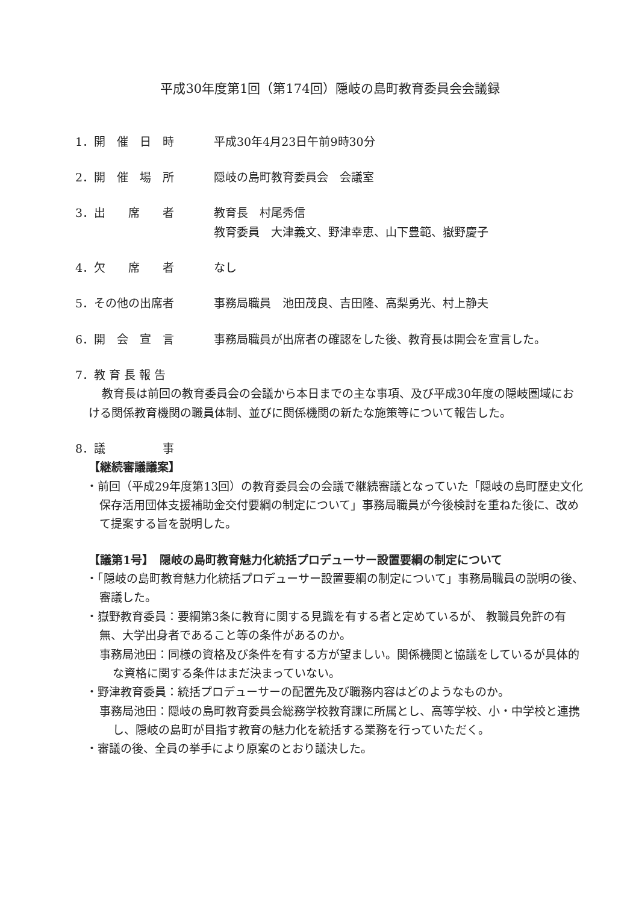平成30年度第1回（第174回）隠岐の島町教育委員会会議録
1．開　催　日　時 平成30年4月23日午前9時30分
2．開　催　場　所 隠岐の島町教育委員会　会議室
3．出　　席　　者 教育長　村尾秀信
教育委員　大津義文、野津幸恵、山下豊範、嶽野慶子
4．欠　　席　　者 なし
5．その他の出席者 事務局職員　池田茂良、吉田隆、高梨勇光、村上静夫
6．開　会　宣　言 事務局職員が出席者の確認をした後、教育長は開会を宣言した。
7．教 育 長 報 告
教育長は前回の教育委員会の会議から本日までの主な事項、及び平成30年度の隠岐圏域における関係教育機関の職員体制、並びに関係機関の新たな施策等について報告した。
8．議　　　　　事
【継続審議議案】
・前回（平成29年度第13回）の教育委員会の会議で継続審議となっていた「隠岐の島町歴史文化保存活用団体支援補助金交付要綱の制定について」事務局職員が今後検討を重ねた後に、改めて提案する旨を説明した。
【議第1号】　隠岐の島町教育魅力化統括プロデューサー設置要綱の制定について
・「隠岐の島町教育魅力化統括プロデューサー設置要綱の制定について」事務局職員の説明の後、審議した。
・嶽野教育委員：要綱第3条に教育に関する見識を有する者と定めているが、 教職員免許の有無、大学出身者であること等の条件があるのか。
事務局池田：同様の資格及び条件を有する方が望ましい。関係機関と協議をしているが具体的な資格に関する条件はまだ決まっていない。
・野津教育委員：統括プロデューサーの配置先及び職務内容はどのようなものか。
事務局池田：隠岐の島町教育委員会総務学校教育課に所属とし、高等学校、小・中学校と連携し、隠岐の島町が目指す教育の魅力化を統括する業務を行っていただく。
・審議の後、全員の挙手により原案のとおり議決した。